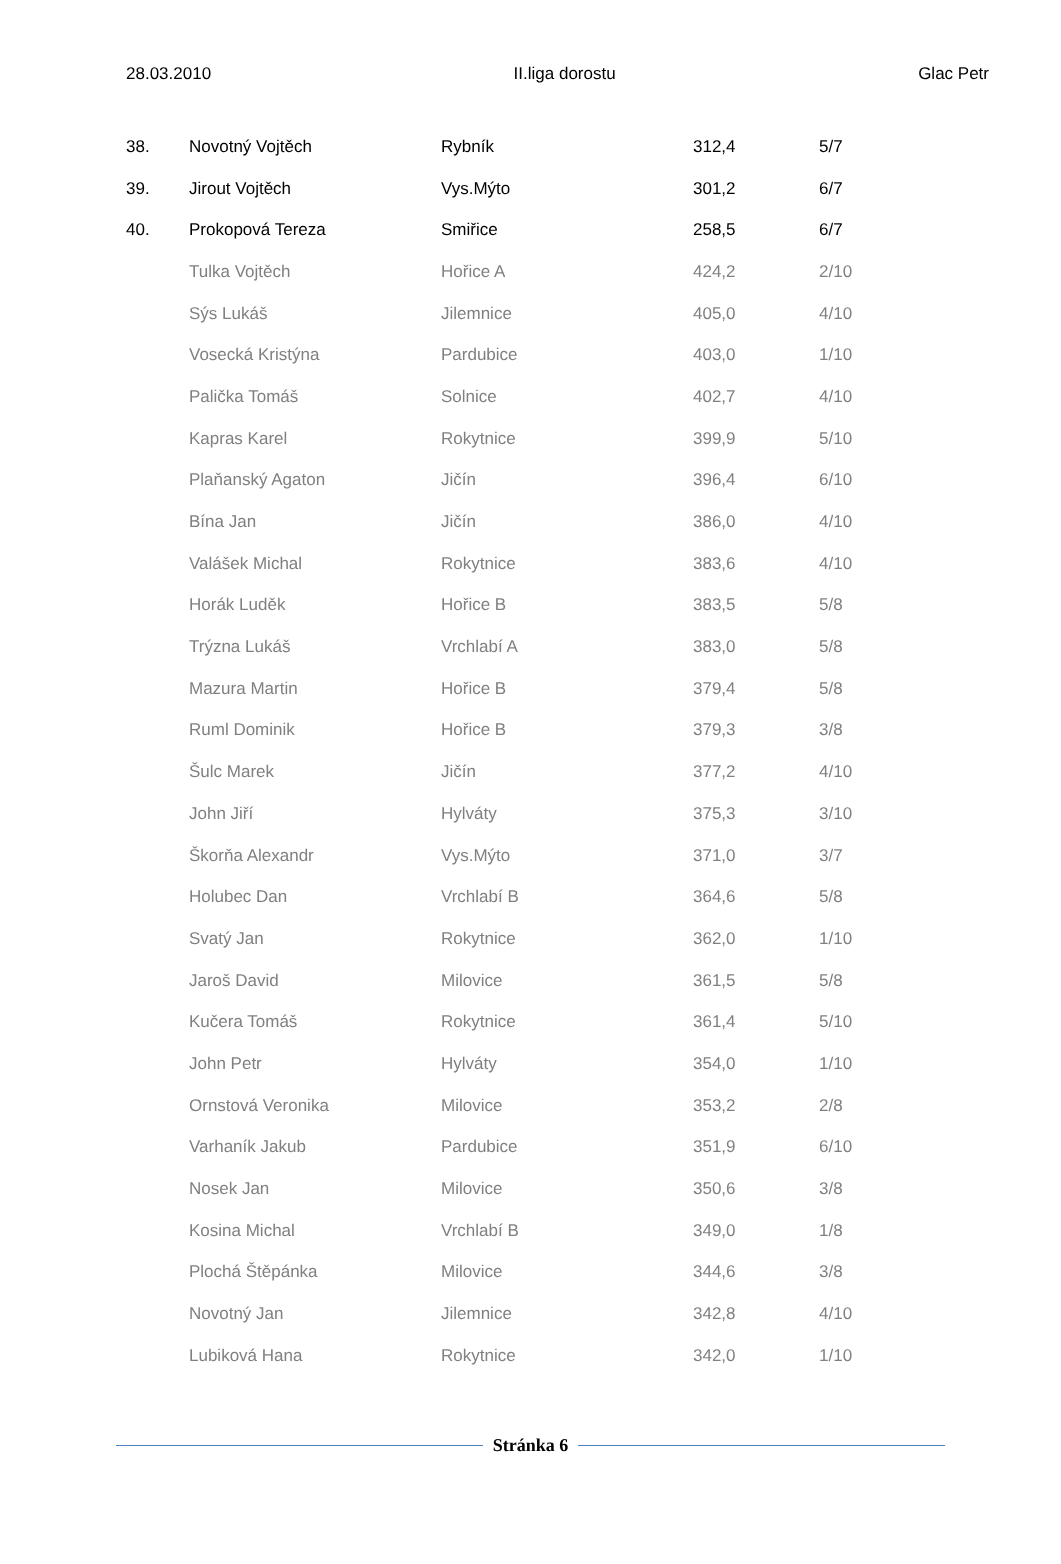28.03.2010 II.liga dorostu Glac Petr
| 38. | Novotný Vojtěch | Rybník | 312,4 | 5/7 |
| 39. | Jirout Vojtěch | Vys.Mýto | 301,2 | 6/7 |
| 40. | Prokopová Tereza | Smiřice | 258,5 | 6/7 |
| | Tulka Vojtěch | Hořice A | 424,2 | 2/10 |
| | Sýs Lukáš | Jilemnice | 405,0 | 4/10 |
| | Vosecká Kristýna | Pardubice | 403,0 | 1/10 |
| | Palička Tomáš | Solnice | 402,7 | 4/10 |
| | Kapras Karel | Rokytnice | 399,9 | 5/10 |
| | Plaňanský Agaton | Jičín | 396,4 | 6/10 |
| | Bína Jan | Jičín | 386,0 | 4/10 |
| | Valášek Michal | Rokytnice | 383,6 | 4/10 |
| | Horák Luděk | Hořice B | 383,5 | 5/8 |
| | Trýzna Lukáš | Vrchlabí A | 383,0 | 5/8 |
| | Mazura Martin | Hořice B | 379,4 | 5/8 |
| | Ruml Dominik | Hořice B | 379,3 | 3/8 |
| | Šulc Marek | Jičín | 377,2 | 4/10 |
| | John Jiří | Hylváty | 375,3 | 3/10 |
| | Škorňa Alexandr | Vys.Mýto | 371,0 | 3/7 |
| | Holubec Dan | Vrchlabí B | 364,6 | 5/8 |
| | Svatý Jan | Rokytnice | 362,0 | 1/10 |
| | Jaroš David | Milovice | 361,5 | 5/8 |
| | Kučera Tomáš | Rokytnice | 361,4 | 5/10 |
| | John Petr | Hylváty | 354,0 | 1/10 |
| | Ornstová Veronika | Milovice | 353,2 | 2/8 |
| | Varhaník Jakub | Pardubice | 351,9 | 6/10 |
| | Nosek Jan | Milovice | 350,6 | 3/8 |
| | Kosina Michal | Vrchlabí B | 349,0 | 1/8 |
| | Plochá Štěpánka | Milovice | 344,6 | 3/8 |
| | Novotný Jan | Jilemnice | 342,8 | 4/10 |
| | Lubiková Hana | Rokytnice | 342,0 | 1/10 |
Stránka 6